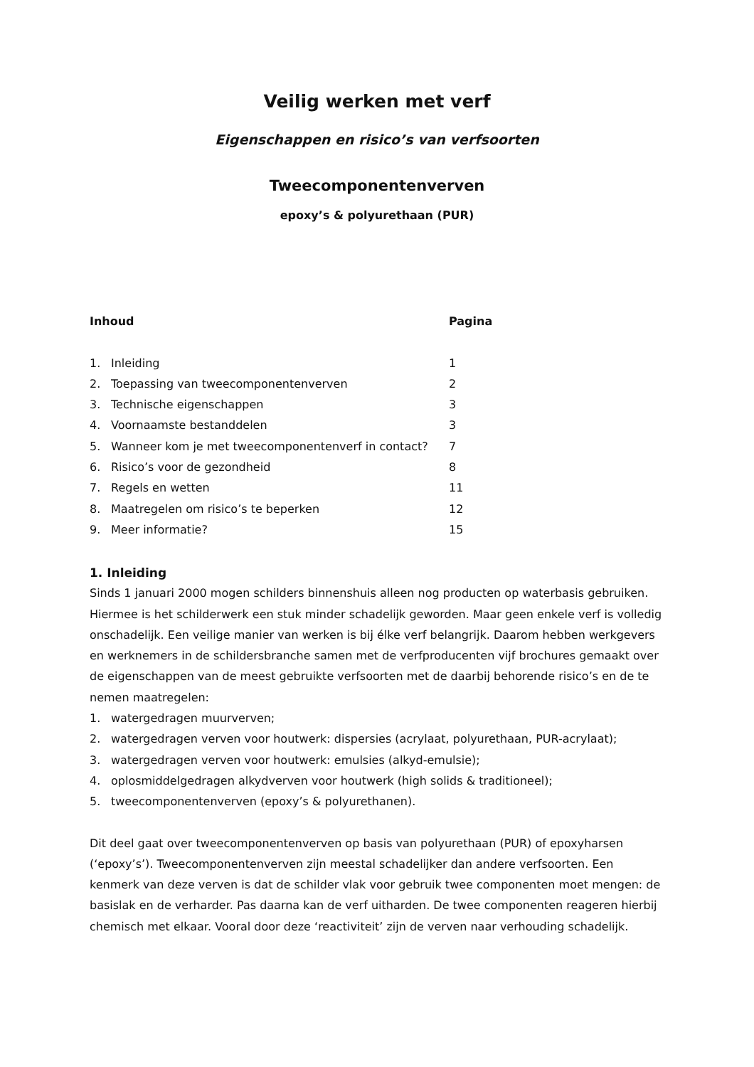Veilig werken met verf
Eigenschappen en risico’s van verfsoorten
Tweecomponentenverven
epoxy’s & polyurethaan (PUR)
| Inhoud | | Pagina |
| --- | --- | --- |
| 1. | Inleiding | 1 |
| 2. | Toepassing van tweecomponentenverven | 2 |
| 3. | Technische eigenschappen | 3 |
| 4. | Voornaamste bestanddelen | 3 |
| 5. | Wanneer kom je met tweecomponentenverf in contact? | 7 |
| 6. | Risico’s voor de gezondheid | 8 |
| 7. | Regels en wetten | 11 |
| 8. | Maatregelen om risico’s te beperken | 12 |
| 9. | Meer informatie? | 15 |
1. Inleiding
Sinds 1 januari 2000 mogen schilders binnenshuis alleen nog producten op waterbasis gebruiken. Hiermee is het schilderwerk een stuk minder schadelijk geworden. Maar geen enkele verf is volledig onschadelijk. Een veilige manier van werken is bij élke verf belangrijk. Daarom hebben werkgevers en werknemers in de schildersbranche samen met de verfproducenten vijf brochures gemaakt over de eigenschappen van de meest gebruikte verfsoorten met de daarbij behorende risico’s en de te nemen maatregelen:
1. watergedragen muurverven;
2. watergedragen verven voor houtwerk: dispersies (acrylaat, polyurethaan, PUR-acrylaat);
3. watergedragen verven voor houtwerk: emulsies (alkyd-emulsie);
4. oplosmiddelgedragen alkydverven voor houtwerk (high solids & traditioneel);
5. tweecomponentenverven (epoxy’s & polyurethanen).
Dit deel gaat over tweecomponentenverven op basis van polyurethaan (PUR) of epoxyharsen (‘epoxy’s’). Tweecomponentenverven zijn meestal schadelijker dan andere verfsoorten. Een kenmerk van deze verven is dat de schilder vlak voor gebruik twee componenten moet mengen: de basislak en de verharder. Pas daarna kan de verf uitharden. De twee componenten reageren hierbij chemisch met elkaar. Vooral door deze ‘reactiviteit’ zijn de verven naar verhouding schadelijk.